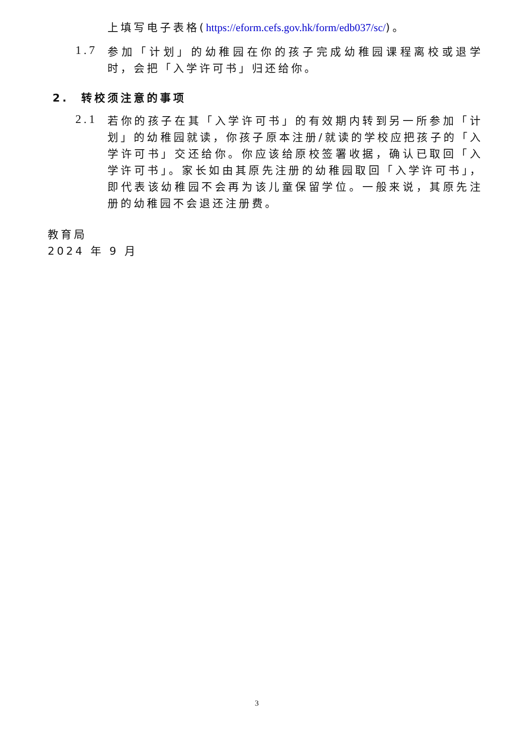上填写电子表格(https://eform.cefs.gov.hk/form/edb037/sc/)。
1.7
参加「计划」的幼稚园在你的孩子完成幼稚园课程离校或退学时，会把「入学许可书」归还给你。
2. 转校须注意的事项
2.1
若你的孩子在其「入学许可书」的有效期内转到另一所参加「计划」的幼稚园就读，你孩子原本注册/就读的学校应把孩子的「入学许可书」交还给你。你应该给原校签署收据，确认已取回「入学许可书」。家长如由其原先注册的幼稚园取回「入学许可书」，即代表该幼稚园不会再为该儿童保留学位。一般来说，其原先注册的幼稚园不会退还注册费。
教育局
2024 年 9 月
3